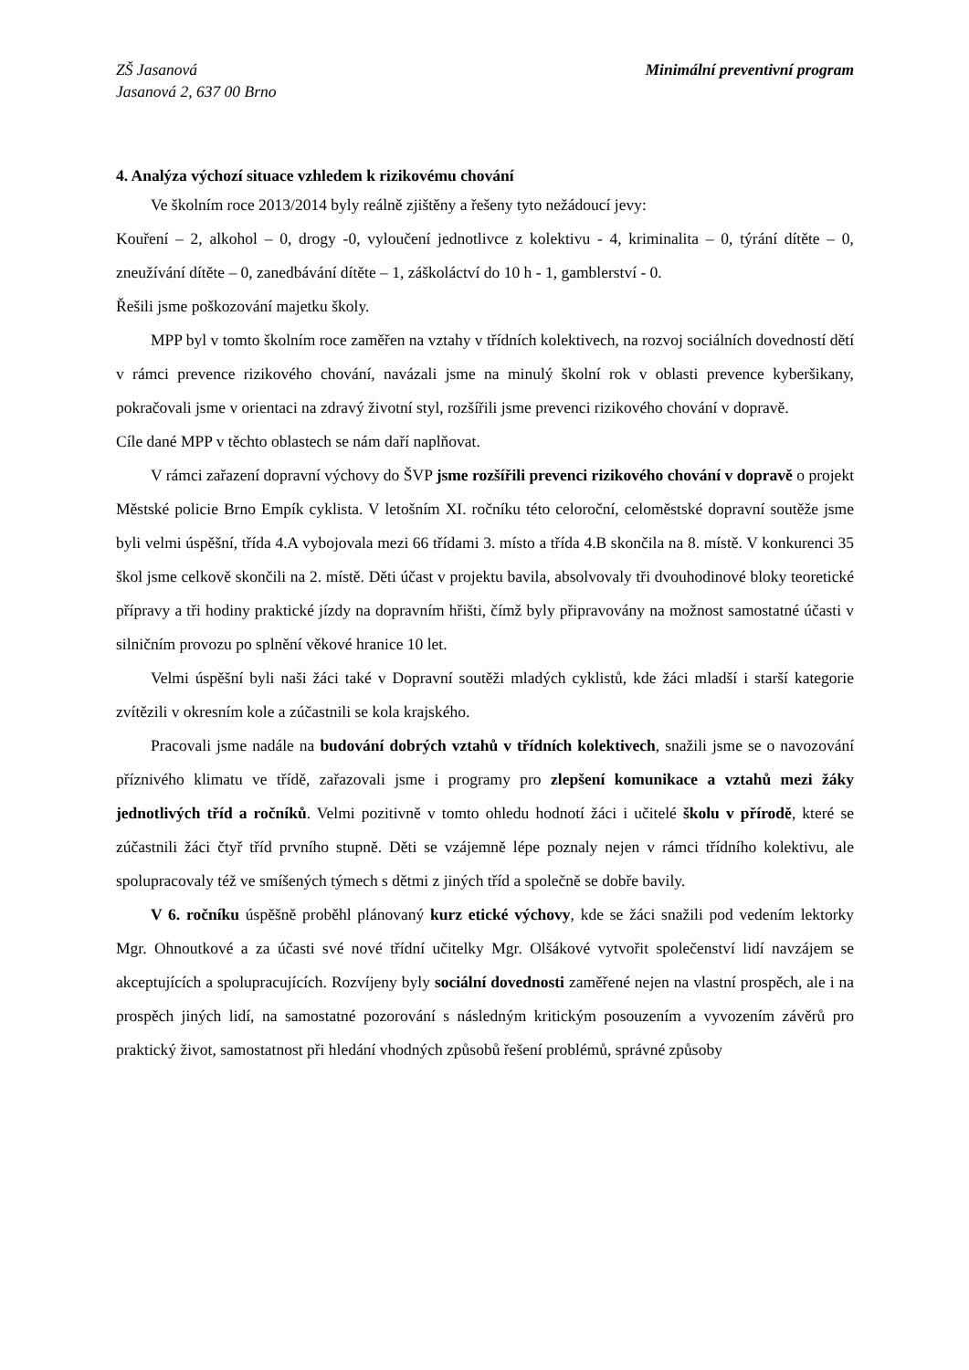ZŠ Jasanová
Jasanová 2, 637 00 Brno
Minimální preventivní program
4. Analýza výchozí situace vzhledem k rizikovému chování
Ve školním roce 2013/2014 byly reálně zjištěny a řešeny tyto nežádoucí jevy:
Kouření – 2, alkohol – 0, drogy -0, vyloučení jednotlivce z kolektivu - 4, kriminalita – 0, týrání dítěte – 0, zneužívání dítěte – 0, zanedbávání dítěte – 1, záškoláctví do 10 h - 1, gamblerství - 0.
Řešili jsme poškozování majetku školy.
MPP byl v tomto školním roce zaměřen na vztahy v třídních kolektivech, na rozvoj sociálních dovedností dětí v rámci prevence rizikového chování, navázali jsme na minulý školní rok v oblasti prevence kyberšikany, pokračovali jsme v orientaci na zdravý životní styl, rozšířili jsme prevenci rizikového chování v dopravě.
Cíle dané MPP v těchto oblastech se nám daří naplňovat.
V rámci zařazení dopravní výchovy do ŠVP jsme rozšířili prevenci rizikového chování v dopravě o projekt Městské policie Brno Empík cyklista. V letošním XI. ročníku této celoroční, celoměstské dopravní soutěže jsme byli velmi úspěšní, třída 4.A vybojovala mezi 66 třídami 3. místo a třída 4.B skončila na 8. místě. V konkurenci 35 škol jsme celkově skončili na 2. místě. Děti účast v projektu bavila, absolvovaly tři dvouhodinové bloky teoretické přípravy a tři hodiny praktické jízdy na dopravním hřišti, čímž byly připravovány na možnost samostatné účasti v silničním provozu po splnění věkové hranice 10 let.
Velmi úspěšní byli naši žáci také v Dopravní soutěži mladých cyklistů, kde žáci mladší i starší kategorie zvítězili v okresním kole a zúčastnili se kola krajského.
Pracovali jsme nadále na budování dobrých vztahů v třídních kolektivech, snažili jsme se o navozování příznivého klimatu ve třídě, zařazovali jsme i programy pro zlepšení komunikace a vztahů mezi žáky jednotlivých tříd a ročníků. Velmi pozitivně v tomto ohledu hodnotí žáci i učitelé školu v přírodě, které se zúčastnili žáci čtyř tříd prvního stupně. Děti se vzájemně lépe poznaly nejen v rámci třídního kolektivu, ale spolupracovaly též ve smíšených týmech s dětmi z jiných tříd a společně se dobře bavily.
V 6. ročníku úspěšně proběhl plánovaný kurz etické výchovy, kde se žáci snažili pod vedením lektorky Mgr. Ohnoutkové a za účasti své nové třídní učitelky Mgr. Olšákové vytvořit společenství lidí navzájem se akceptujících a spolupracujících. Rozvíjeny byly sociální dovednosti zaměřené nejen na vlastní prospěch, ale i na prospěch jiných lidí, na samostatné pozorování s následným kritickým posouzením a vyvozením závěrů pro praktický život, samostatnost při hledání vhodných způsobů řešení problémů, správné způsoby